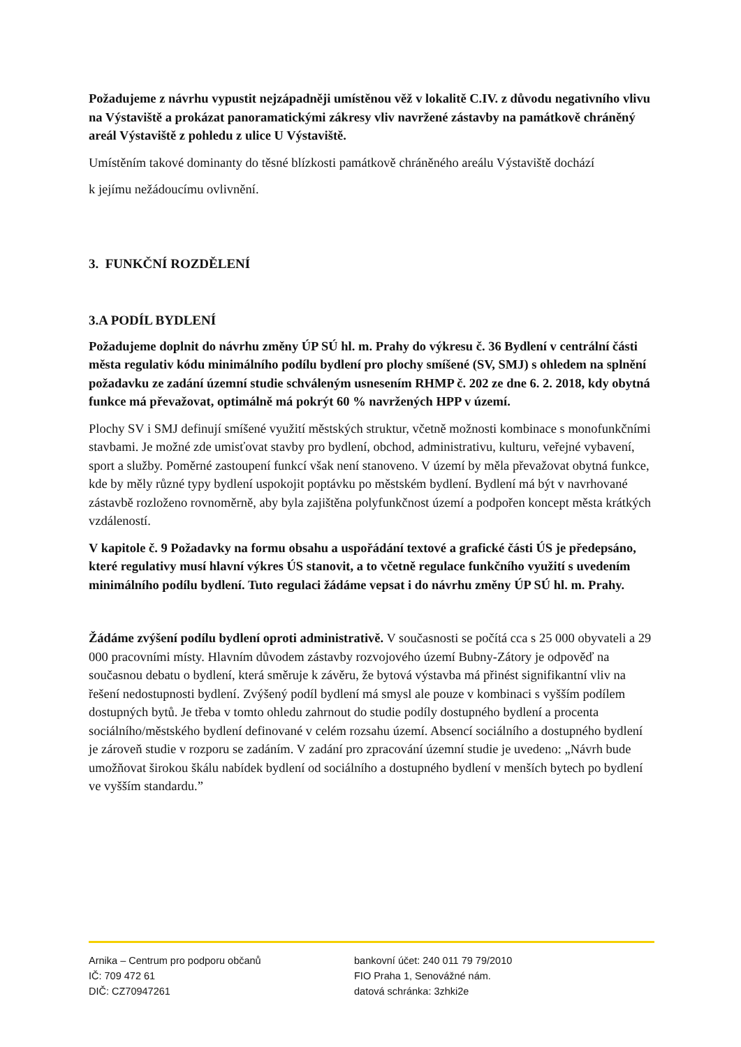Požadujeme z návrhu vypustit nejzápadněji umístěnou věž v lokalitě C.IV. z důvodu negativního vlivu na Výstaviště a prokázat panoramatickými zákresy vliv navržené zástavby na památkově chráněný areál Výstaviště z pohledu z ulice U Výstaviště.
Umístěním takové dominanty do těsné blízkosti památkově chráněného areálu Výstaviště dochází
k jejímu nežádoucímu ovlivnění.
3. FUNKČNÍ ROZDĚLENÍ
3.A PODÍL BYDLENÍ
Požadujeme doplnit do návrhu změny ÚP SÚ hl. m. Prahy do výkresu č. 36 Bydlení v centrální části města regulativ kódu minimálního podílu bydlení pro plochy smíšené (SV, SMJ) s ohledem na splnění požadavku ze zadání územní studie schváleným usnesením RHMP č. 202 ze dne 6. 2. 2018, kdy obytná funkce má převažovat, optimálně má pokrýt 60 % navržených HPP v území.
Plochy SV i SMJ definují smíšené využití městských struktur, včetně možnosti kombinace s monofunkčními stavbami. Je možné zde umisťovat stavby pro bydlení, obchod, administrativu, kulturu, veřejné vybavení, sport a služby. Poměrné zastoupení funkcí však není stanoveno. V území by měla převažovat obytná funkce, kde by měly různé typy bydlení uspokojit poptávku po městském bydlení. Bydlení má být v navrhované zástavbě rozloženo rovnoměrně, aby byla zajištěna polyfunkčnost území a podpořen koncept města krátkých vzdáleností.
V kapitole č. 9 Požadavky na formu obsahu a uspořádání textové a grafické části ÚS je předepsáno, které regulativy musí hlavní výkres ÚS stanovit, a to včetně regulace funkčního využití s uvedením minimálního podílu bydlení. Tuto regulaci žádáme vepsat i do návrhu změny ÚP SÚ hl. m. Prahy.
Žádáme zvýšení podílu bydlení oproti administrativě. V současnosti se počítá cca s 25 000 obyvateli a 29 000 pracovními místy. Hlavním důvodem zástavby rozvojového území Bubny-Zátory je odpověď na současnou debatu o bydlení, která směruje k závěru, že bytová výstavba má přinést signifikantní vliv na řešení nedostupnosti bydlení. Zvýšený podíl bydlení má smysl ale pouze v kombinaci s vyšším podílem dostupných bytů. Je třeba v tomto ohledu zahrnout do studie podíly dostupného bydlení a procenta sociálního/městského bydlení definované v celém rozsahu území. Absencí sociálního a dostupného bydlení je zároveň studie v rozporu se zadáním. V zadání pro zpracování územní studie je uvedeno: „Návrh bude umožňovat širokou škálu nabídek bydlení od sociálního a dostupného bydlení v menších bytech po bydlení ve vyšším standardu.”
Arnika – Centrum pro podporu občanů
IČ: 709 472 61
DIČ: CZ70947261
bankovní účet: 240 011 79 79/2010
FIO Praha 1, Senovážné nám.
datová schránka: 3zhki2e